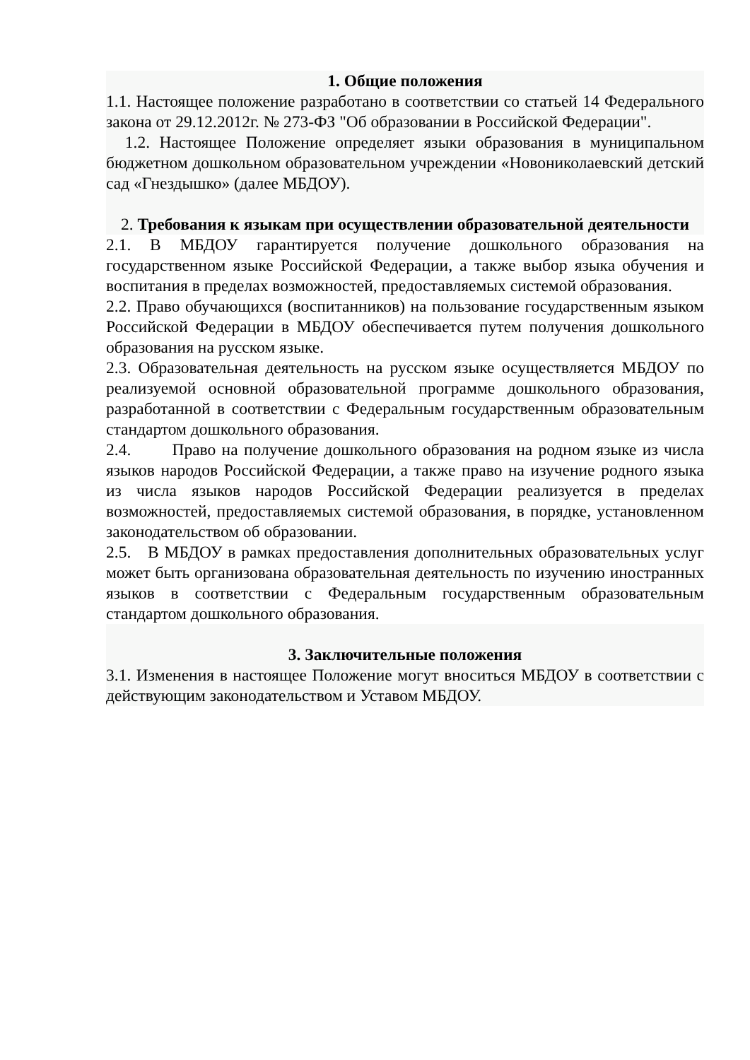1. Общие положения
1.1. Настоящее положение разработано в соответствии со статьей 14 Федерального закона от 29.12.2012г. № 273-ФЗ "Об образовании в Российской Федерации".
1.2. Настоящее Положение определяет языки образования в муниципальном бюджетном дошкольном образовательном учреждении «Новониколаевский детский сад «Гнездышко» (далее МБДОУ).
2. Требования к языкам при осуществлении образовательной деятельности
2.1. В МБДОУ гарантируется получение дошкольного образования на государственном языке Российской Федерации, а также выбор языка обучения и воспитания в пределах возможностей, предоставляемых системой образования.
2.2. Право обучающихся (воспитанников) на пользование государственным языком Российской Федерации в МБДОУ обеспечивается путем получения дошкольного образования на русском языке.
2.3. Образовательная деятельность на русском языке осуществляется МБДОУ по реализуемой основной образовательной программе дошкольного образования, разработанной в соответствии с Федеральным государственным образовательным стандартом дошкольного образования.
2.4. Право на получение дошкольного образования на родном языке из числа языков народов Российской Федерации, а также право на изучение родного языка из числа языков народов Российской Федерации реализуется в пределах возможностей, предоставляемых системой образования, в порядке, установленном законодательством об образовании.
2.5. В МБДОУ в рамках предоставления дополнительных образовательных услуг может быть организована образовательная деятельность по изучению иностранных языков в соответствии с Федеральным государственным образовательным стандартом дошкольного образования.
3. Заключительные положения
3.1. Изменения в настоящее Положение могут вноситься МБДОУ в соответствии с действующим законодательством и Уставом МБДОУ.